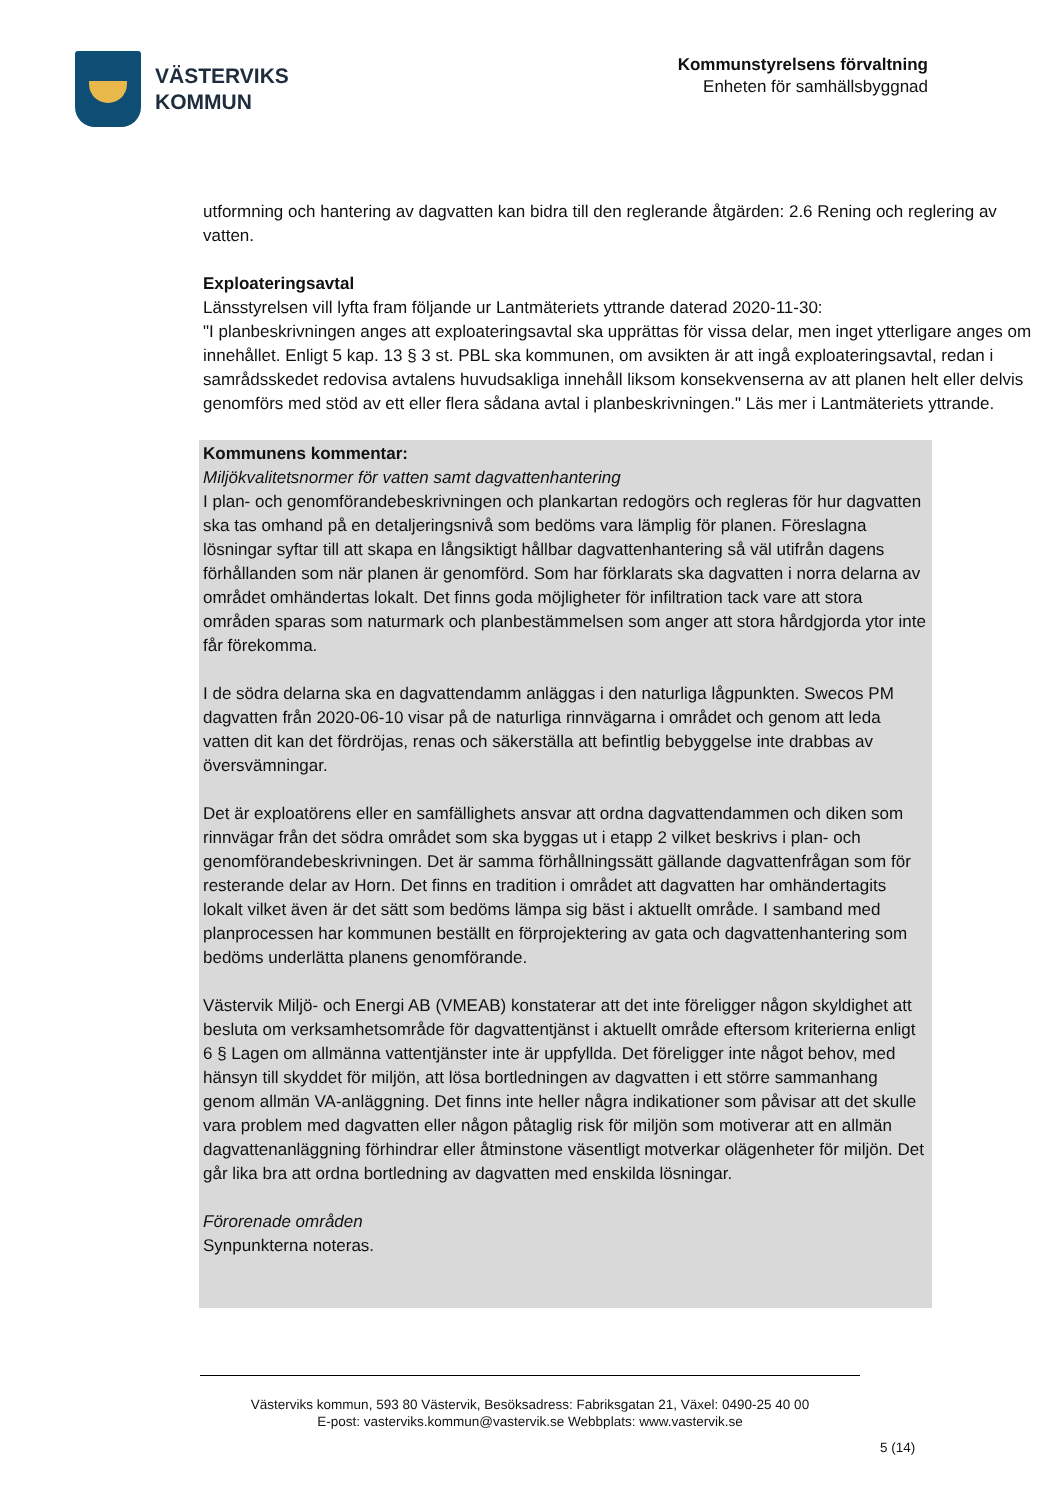VÄSTERVIKS
KOMMUN
Kommunstyrelsens förvaltning
Enheten för samhällsbyggnad
utformning och hantering av dagvatten kan bidra till den reglerande åtgärden: 2.6 Rening och reglering av vatten.
Exploateringsavtal
Länsstyrelsen vill lyfta fram följande ur Lantmäteriets yttrande daterad 2020-11-30:
"I planbeskrivningen anges att exploateringsavtal ska upprättas för vissa delar, men inget ytterligare anges om innehållet. Enligt 5 kap. 13 § 3 st. PBL ska kommunen, om avsikten är att ingå exploateringsavtal, redan i samrådsskedet redovisa avtalens huvudsakliga innehåll liksom konsekvenserna av att planen helt eller delvis genomförs med stöd av ett eller flera sådana avtal i planbeskrivningen." Läs mer i Lantmäteriets yttrande.
Kommunens kommentar:
Miljökvalitetsnormer för vatten samt dagvattenhantering
I plan- och genomförandebeskrivningen och plankartan redogörs och regleras för hur dagvatten ska tas omhand på en detaljeringsnivå som bedöms vara lämplig för planen. Föreslagna lösningar syftar till att skapa en långsiktigt hållbar dagvattenhantering så väl utifrån dagens förhållanden som när planen är genomförd. Som har förklarats ska dagvatten i norra delarna av området omhändertas lokalt. Det finns goda möjligheter för infiltration tack vare att stora områden sparas som naturmark och planbestämmelsen som anger att stora hårdgjorda ytor inte får förekomma.
I de södra delarna ska en dagvattendamm anläggas i den naturliga lågpunkten. Swecos PM dagvatten från 2020-06-10 visar på de naturliga rinnvägarna i området och genom att leda vatten dit kan det fördröjas, renas och säkerställa att befintlig bebyggelse inte drabbas av översvämningar.
Det är exploatörens eller en samfällighets ansvar att ordna dagvattendammen och diken som rinnvägar från det södra området som ska byggas ut i etapp 2 vilket beskrivs i plan- och genomförandebeskrivningen. Det är samma förhållningssätt gällande dagvattenfrågan som för resterande delar av Horn. Det finns en tradition i området att dagvatten har omhändertagits lokalt vilket även är det sätt som bedöms lämpa sig bäst i aktuellt område. I samband med planprocessen har kommunen beställt en förprojektering av gata och dagvattenhantering som bedöms underlätta planens genomförande.
Västervik Miljö- och Energi AB (VMEAB) konstaterar att det inte föreligger någon skyldighet att besluta om verksamhetsområde för dagvattentjänst i aktuellt område eftersom kriterierna enligt 6 § Lagen om allmänna vattentjänster inte är uppfyllda. Det föreligger inte något behov, med hänsyn till skyddet för miljön, att lösa bortledningen av dagvatten i ett större sammanhang genom allmän VA-anläggning. Det finns inte heller några indikationer som påvisar att det skulle vara problem med dagvatten eller någon påtaglig risk för miljön som motiverar att en allmän dagvattenanläggning förhindrar eller åtminstone väsentligt motverkar olägenheter för miljön. Det går lika bra att ordna bortledning av dagvatten med enskilda lösningar.
Förorenade områden
Synpunkterna noteras.
Västerviks kommun, 593 80 Västervik, Besöksadress: Fabriksgatan 21, Växel: 0490-25 40 00
E-post: vasterviks.kommun@vastervik.se Webbplats: www.vastervik.se
5 (14)